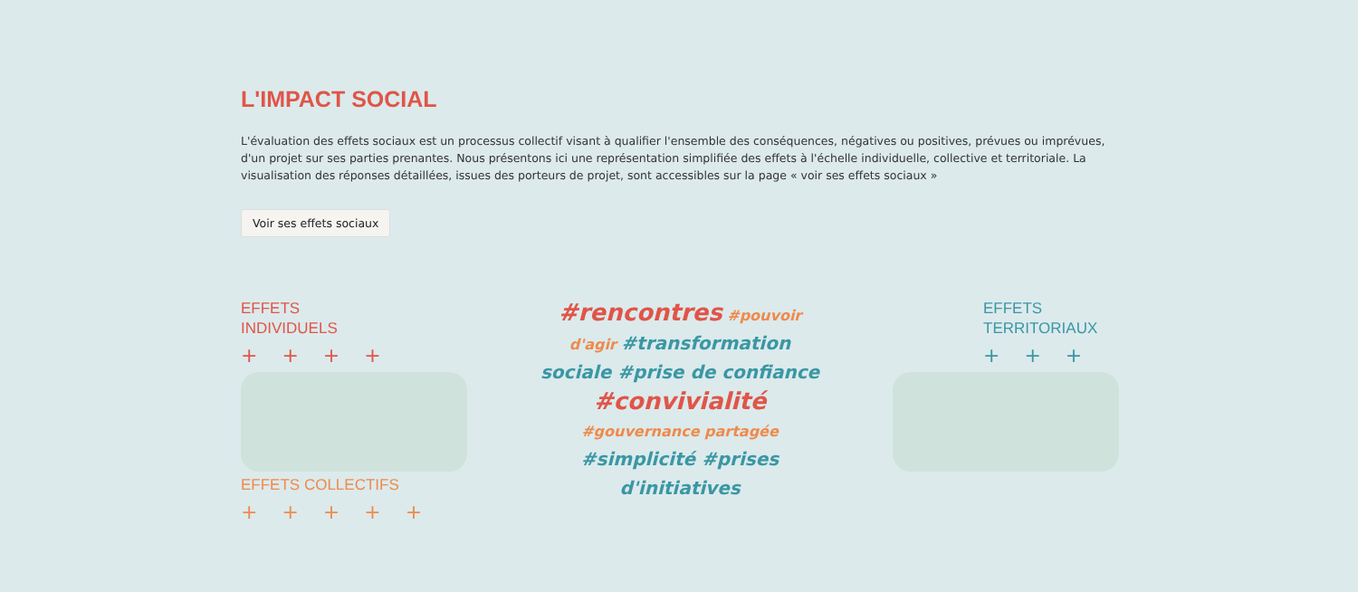L'IMPACT SOCIAL
L'évaluation des effets sociaux est un processus collectif visant à qualifier l'ensemble des conséquences, négatives ou positives, prévues ou imprévues, d'un projet sur ses parties prenantes. Nous présentons ici une représentation simplifiée des effets à l'échelle individuelle, collective et territoriale. La visualisation des réponses détaillées, issues des porteurs de projet, sont accessibles sur la page « voir ses effets sociaux »
Voir ses effets sociaux
EFFETS
INDIVIDUELS
+ + + +
EFFETS COLLECTIFS
+ + + + +
#rencontres #pouvoir d'agir #transformation sociale #prise de confiance
#convivialité
#gouvernance partagée
#simplicité #prises d'initiatives
EFFETS
TERRITORIAUX
+ + +